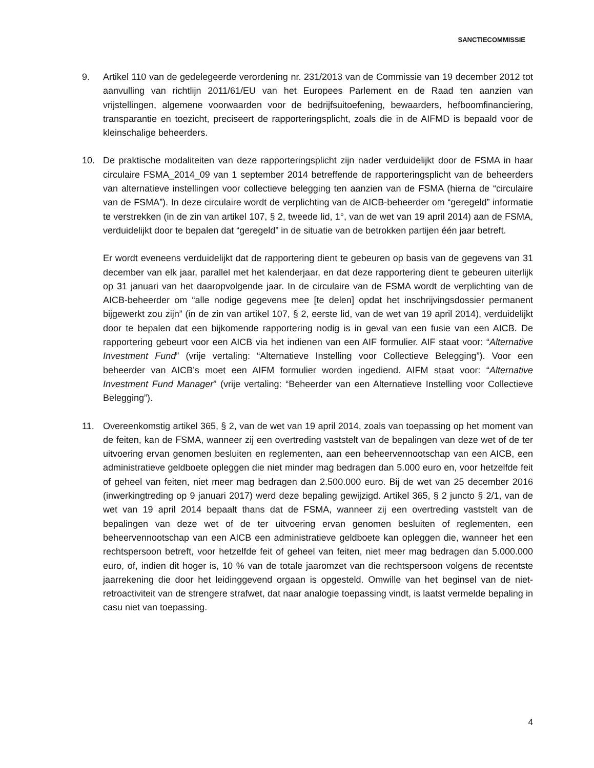SANCTIECOMMISSIE
9. Artikel 110 van de gedelegeerde verordening nr. 231/2013 van de Commissie van 19 december 2012 tot aanvulling van richtlijn 2011/61/EU van het Europees Parlement en de Raad ten aanzien van vrijstellingen, algemene voorwaarden voor de bedrijfsuitoefening, bewaarders, hefboomfinanciering, transparantie en toezicht, preciseert de rapporteringsplicht, zoals die in de AIFMD is bepaald voor de kleinschalige beheerders.
10. De praktische modaliteiten van deze rapporteringsplicht zijn nader verduidelijkt door de FSMA in haar circulaire FSMA_2014_09 van 1 september 2014 betreffende de rapporteringsplicht van de beheerders van alternatieve instellingen voor collectieve belegging ten aanzien van de FSMA (hierna de “circulaire van de FSMA”). In deze circulaire wordt de verplichting van de AICB-beheerder om “geregeld” informatie te verstrekken (in de zin van artikel 107, § 2, tweede lid, 1°, van de wet van 19 april 2014) aan de FSMA, verduidelijkt door te bepalen dat “geregeld” in de situatie van de betrokken partijen één jaar betreft.
Er wordt eveneens verduidelijkt dat de rapportering dient te gebeuren op basis van de gegevens van 31 december van elk jaar, parallel met het kalenderjaar, en dat deze rapportering dient te gebeuren uiterlijk op 31 januari van het daaropvolgende jaar. In de circulaire van de FSMA wordt de verplichting van de AICB-beheerder om “alle nodige gegevens mee [te delen] opdat het inschrijvingsdossier permanent bijgewerkt zou zijn” (in de zin van artikel 107, § 2, eerste lid, van de wet van 19 april 2014), verduidelijkt door te bepalen dat een bijkomende rapportering nodig is in geval van een fusie van een AICB. De rapportering gebeurt voor een AICB via het indienen van een AIF formulier. AIF staat voor: “Alternative Investment Fund” (vrije vertaling: “Alternatieve Instelling voor Collectieve Belegging”). Voor een beheerder van AICB’s moet een AIFM formulier worden ingediend. AIFM staat voor: “Alternative Investment Fund Manager” (vrije vertaling: “Beheerder van een Alternatieve Instelling voor Collectieve Belegging”).
11. Overeenkomstig artikel 365, § 2, van de wet van 19 april 2014, zoals van toepassing op het moment van de feiten, kan de FSMA, wanneer zij een overtreding vaststelt van de bepalingen van deze wet of de ter uitvoering ervan genomen besluiten en reglementen, aan een beheervennootschap van een AICB, een administratieve geldboete opleggen die niet minder mag bedragen dan 5.000 euro en, voor hetzelfde feit of geheel van feiten, niet meer mag bedragen dan 2.500.000 euro. Bij de wet van 25 december 2016 (inwerkingtreding op 9 januari 2017) werd deze bepaling gewijzigd. Artikel 365, § 2 juncto § 2/1, van de wet van 19 april 2014 bepaalt thans dat de FSMA, wanneer zij een overtreding vaststelt van de bepalingen van deze wet of de ter uitvoering ervan genomen besluiten of reglementen, een beheervennootschap van een AICB een administratieve geldboete kan opleggen die, wanneer het een rechtspersoon betreft, voor hetzelfde feit of geheel van feiten, niet meer mag bedragen dan 5.000.000 euro, of, indien dit hoger is, 10 % van de totale jaaromzet van die rechtspersoon volgens de recentste jaarrekening die door het leidinggevend orgaan is opgesteld. Omwille van het beginsel van de niet-retroactiviteit van de strengere strafwet, dat naar analogie toepassing vindt, is laatst vermelde bepaling in casu niet van toepassing.
4